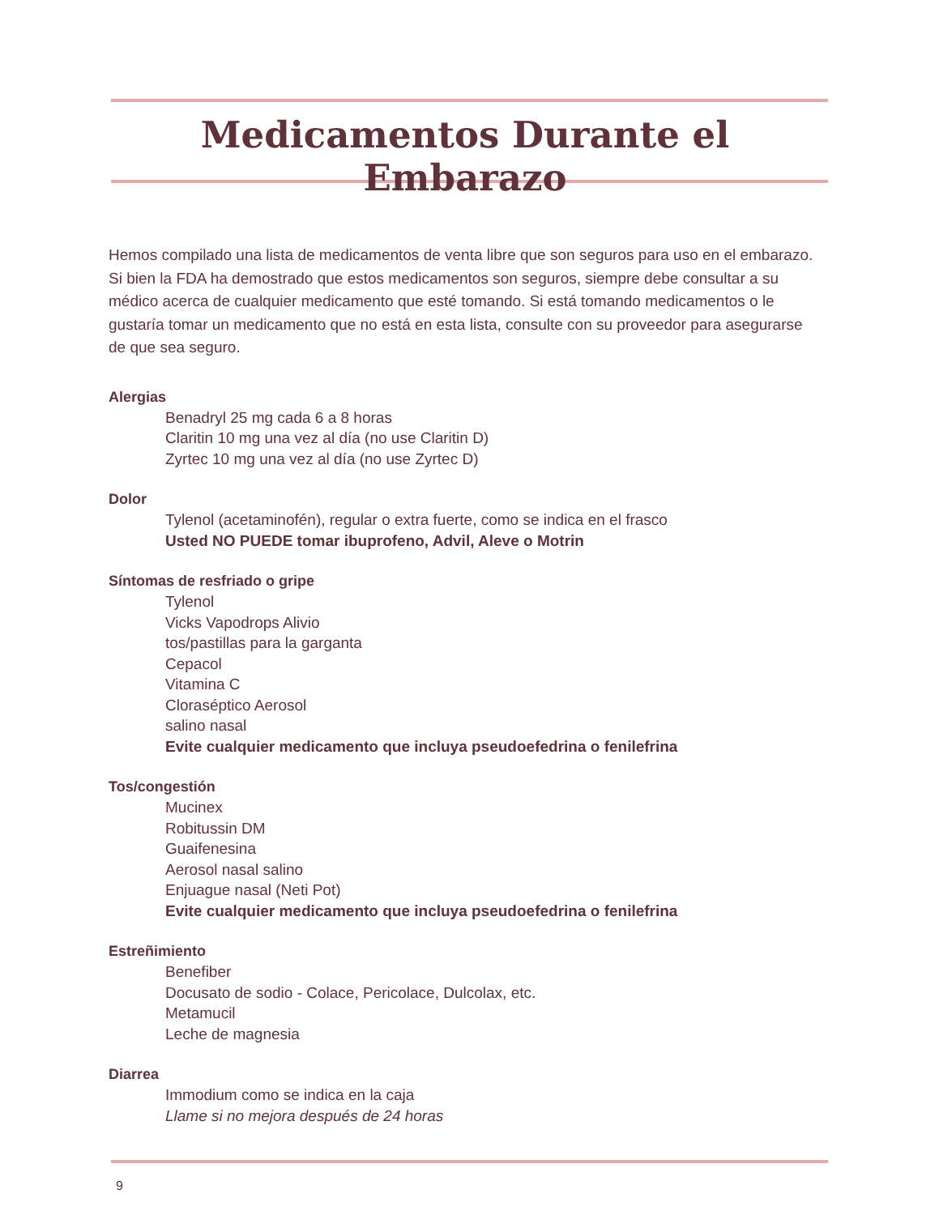Medicamentos Durante el Embarazo
Hemos compilado una lista de medicamentos de venta libre que son seguros para uso en el embarazo. Si bien la FDA ha demostrado que estos medicamentos son seguros, siempre debe consultar a su médico acerca de cualquier medicamento que esté tomando. Si está tomando medicamentos o le gustaría tomar un medicamento que no está en esta lista, consulte con su proveedor para asegurarse de que sea seguro.
Alergias
Benadryl 25 mg cada 6 a 8 horas
Claritin 10 mg una vez al día (no use Claritin D)
Zyrtec 10 mg una vez al día (no use Zyrtec D)
Dolor
Tylenol (acetaminofén), regular o extra fuerte, como se indica en el frasco
Usted NO PUEDE tomar ibuprofeno, Advil, Aleve o Motrin
Síntomas de resfriado o gripe
Tylenol
Vicks Vapodrops Alivio
tos/pastillas para la garganta
Cepacol
Vitamina C
Cloraséptico Aerosol
salino nasal
Evite cualquier medicamento que incluya pseudoefedrina o fenilefrina
Tos/congestión
Mucinex
Robitussin DM
Guaifenesina
Aerosol nasal salino
Enjuague nasal (Neti Pot)
Evite cualquier medicamento que incluya pseudoefedrina o fenilefrina
Estreñimiento
Benefiber
Docusato de sodio - Colace, Pericolace, Dulcolax, etc.
Metamucil
Leche de magnesia
Diarrea
Immodium como se indica en la caja
Llame si no mejora después de 24 horas
9